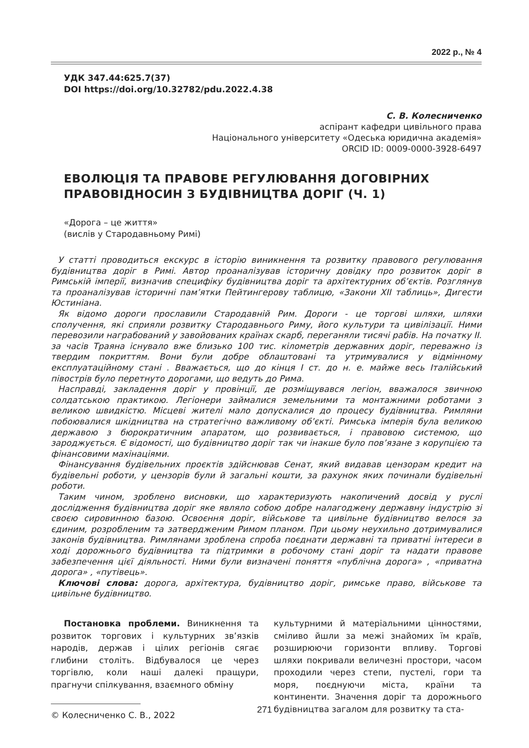2022 р., № 4
УДК 347.44:625.7(37)
DOI https://doi.org/10.32782/pdu.2022.4.38
С. В. Колесниченко
аспірант кафедри цивільного права
Національного університету «Одеська юридична академія»
ORCID ID: 0009-0000-3928-6497
ЕВОЛЮЦІЯ ТА ПРАВОВЕ РЕГУЛЮВАННЯ ДОГОВІРНИХ ПРАВОВІДНОСИН З БУДІВНИЦТВА ДОРІГ (Ч. 1)
«Дорога – це життя»
(вислів у Стародавньому Римі)
У статті проводиться екскурс в історію виникнення та розвитку правового регулювання будівництва доріг в Римі. Автор проаналізував історичну довідку про розвиток доріг в Римській імперії, визначив специфіку будівництва доріг та архітектурних об’єктів. Розглянув та проаналізував історичні пам’ятки Пейтингерову таблицю, «Закони XII таблиць», Дигести Юстиніана.
Як відомо дороги прославили Стародавній Рим. Дороги - це торгові шляхи, шляхи сполучення, які сприяли розвитку Стародавнього Риму, його культури та цивілізації. Ними перевозили награбований у завойованих країнах скарб, переганяли тисячі рабів. На початку II. за часів Траяна існувало вже близько 100 тис. кілометрів державних доріг, переважно із твердим покриттям. Вони були добре облаштовані та утримувалися у відмінному експлуатаційному стані . Вважається, що до кінця I ст. до н. е. майже весь Італійський півострів було перетнуто дорогами, що ведуть до Рима.
Насправді, закладення доріг у провінції, де розміщувався легіон, вважалося звичною солдатською практикою. Легіонери займалися земельними та монтажними роботами з великою швидкістю. Місцеві жителі мало допускалися до процесу будівництва. Римляни побоювалися шкідництва на стратегічно важливому об’єкті. Римська імперія була великою державою з бюрократичним апаратом, що розвивається, і правовою системою, що зароджується. Є відомості, що будівництво доріг так чи інакше було пов’язане з корупцією та фінансовими махінаціями.
Фінансування будівельних проєктів здійснював Сенат, який видавав цензорам кредит на будівельні роботи, у цензорів були й загальні кошти, за рахунок яких починали будівельні роботи.
Таким чином, зроблено висновки, що характеризують накопичений досвід у руслі дослідження будівництва доріг яке являло собою добре налагоджену державну індустрію зі своєю сировинною базою. Освоєння доріг, військове та цивільне будівництво велося за єдиним, розробленим та затвердженим Римом планом. При цьому неухильно дотримувалися законів будівництва. Римлянами зроблена спроба поєднати державні та приватні інтереси в ході дорожнього будівництва та підтримки в робочому стані доріг та надати правове забезпечення цієї діяльності. Ними були визначені поняття «публічна дорога» , «приватна дорога» , «путівець».
Ключові слова: дорога, архітектура, будівництво доріг, римське право, військове та цивільне будівництво.
Постановка проблеми. Виникнення та розвиток торгових і культурних зв’язків народів, держав і цілих регіонів сягає глибини століть. Відбувалося це через торгівлю, коли наші далекі пращури, прагнучи спілкування, взаємного обміну
© Колесниченко С. В., 2022
культурними й матеріальними цінностями, сміливо йшли за межі знайомих їм країв, розширюючи горизонти впливу. Торгові шляхи покривали величезні простори, часом проходили через степи, пустелі, гори та моря, поєднуючи міста, країни та континенти. Значення доріг та дорожнього будівництва загалом для розвитку та ста-
271